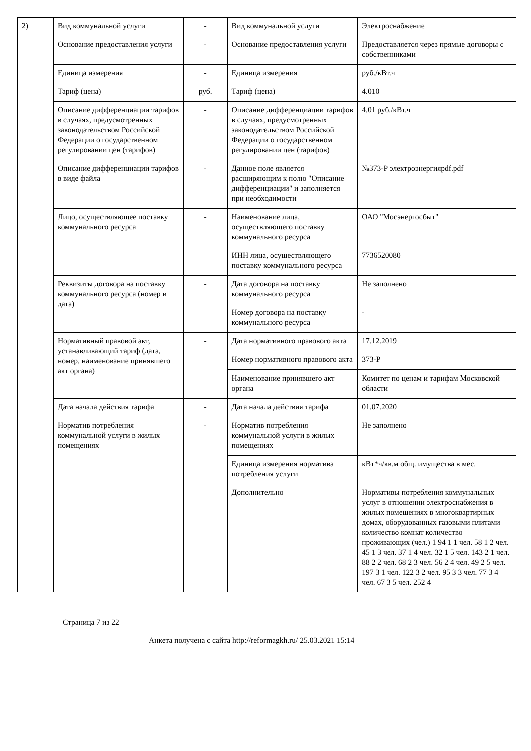| 2) | Вид коммунальной услуги | - | Вид коммунальной услуги | Электроснабжение |
| | Основание предоставления услуги | - | Основание предоставления услуги | Предоставляется через прямые договоры с собственниками |
| | Единица измерения | - | Единица измерения | руб./кВт.ч |
| | Тариф (цена) | руб. | Тариф (цена) | 4.010 |
| | Описание дифференциации тарифов в случаях, предусмотренных законодательством Российской Федерации о государственном регулировании цен (тарифов) | - | Описание дифференциации тарифов в случаях, предусмотренных законодательством Российской Федерации о государственном регулировании цен (тарифов) | 4,01 руб./кВт.ч |
| | Описание дифференциации тарифов в виде файла | - | Данное поле является расширяющим к полю "Описание дифференциации" и заполняется при необходимости | №373-Р электроэнергияpdf.pdf |
| | Лицо, осуществляющее поставку коммунального ресурса | - | Наименование лица, осуществляющего поставку коммунального ресурса | ОАО "Мосэнергосбыт" |
| | | | ИНН лица, осуществляющего поставку коммунального ресурса | 7736520080 |
| | Реквизиты договора на поставку коммунального ресурса (номер и дата) | - | Дата договора на поставку коммунального ресурса | Не заполнено |
| | | | Номер договора на поставку коммунального ресурса | - |
| | Нормативный правовой акт, устанавливающий тариф (дата, номер, наименование принявшего акт органа) | - | Дата нормативного правового акта | 17.12.2019 |
| | | | Номер нормативного правового акта | 373-Р |
| | | | Наименование принявшего акт органа | Комитет по ценам и тарифам Московской области |
| | Дата начала действия тарифа | - | Дата начала действия тарифа | 01.07.2020 |
| | Норматив потребления коммунальной услуги в жилых помещениях | - | Норматив потребления коммунальной услуги в жилых помещениях | Не заполнено |
| | | | Единица измерения норматива потребления услуги | кВт*ч/кв.м общ. имущества в мес. |
| | | | Дополнительно | Нормативы потребления коммунальных услуг в отношении электроснабжения в жилых помещениях в многоквартирных домах, оборудованных газовыми плитами количество комнат количество проживающих (чел.) 1 94 1 1 чел. 58 1 2 чел. 45 1 3 чел. 37 1 4 чел. 32 1 5 чел. 143 2 1 чел. 88 2 2 чел. 68 2 3 чел. 56 2 4 чел. 49 2 5 чел. 197 3 1 чел. 122 3 2 чел. 95 3 3 чел. 77 3 4 чел. 67 3 5 чел. 252 4 |
Страница 7 из 22
Анкета получена с сайта http://reformagkh.ru/ 25.03.2021 15:14